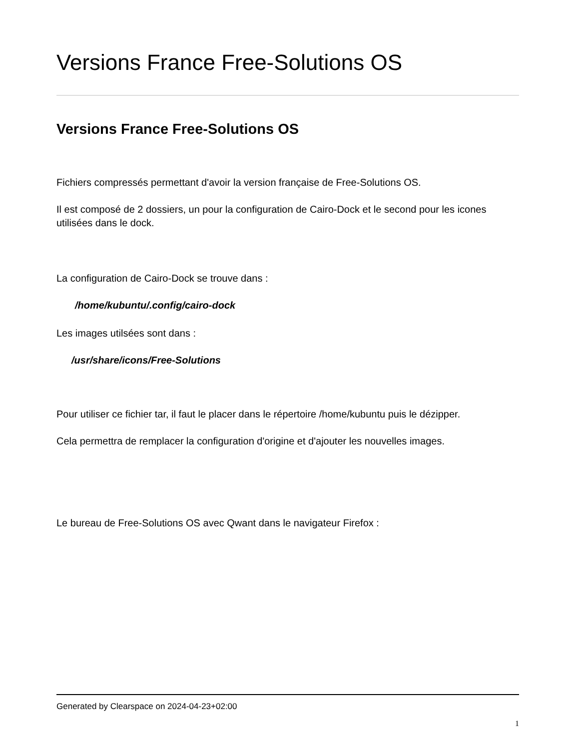Versions France Free-Solutions OS
Versions France Free-Solutions OS
Fichiers compressés permettant d'avoir la version française de Free-Solutions OS.
Il est composé de 2 dossiers, un pour la configuration de Cairo-Dock et le second pour les icones utilisées dans le dock.
La configuration de Cairo-Dock se trouve dans :
/home/kubuntu/.config/cairo-dock
Les images utilsées sont dans :
/usr/share/icons/Free-Solutions
Pour utiliser ce fichier tar, il faut le placer dans le répertoire /home/kubuntu puis le dézipper.
Cela permettra de remplacer la configuration d'origine et d'ajouter les nouvelles images.
Le bureau de Free-Solutions OS avec Qwant dans le navigateur Firefox :
Generated by Clearspace on 2024-04-23+02:00
1